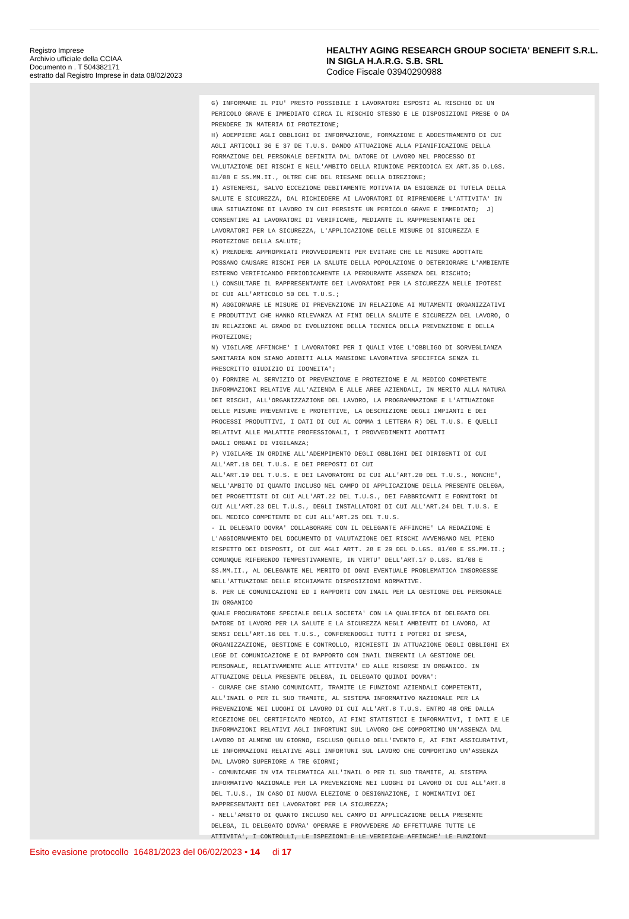Registro Imprese
Archivio ufficiale della CCIAA
Documento n . T 504382171
estratto dal Registro Imprese in data 08/02/2023
HEALTHY AGING RESEARCH GROUP SOCIETA' BENEFIT S.R.L. IN SIGLA H.A.R.G. S.B. SRL
Codice Fiscale 03940290988
G) INFORMARE IL PIU' PRESTO POSSIBILE I LAVORATORI ESPOSTI AL RISCHIO DI UN PERICOLO GRAVE E IMMEDIATO CIRCA IL RISCHIO STESSO E LE DISPOSIZIONI PRESE O DA PRENDERE IN MATERIA DI PROTEZIONE; H) ADEMPIERE AGLI OBBLIGHI DI INFORMAZIONE, FORMAZIONE E ADDESTRAMENTO DI CUI AGLI ARTICOLI 36 E 37 DE T.U.S. DANDO ATTUAZIONE ALLA PIANIFICAZIONE DELLA FORMAZIONE DEL PERSONALE DEFINITA DAL DATORE DI LAVORO NEL PROCESSO DI VALUTAZIONE DEI RISCHI E NELL'AMBITO DELLA RIUNIONE PERIODICA EX ART.35 D.LGS. 81/08 E SS.MM.II., OLTRE CHE DEL RIESAME DELLA DIREZIONE; I) ASTENERSI, SALVO ECCEZIONE DEBITAMENTE MOTIVATA DA ESIGENZE DI TUTELA DELLA SALUTE E SICUREZZA, DAL RICHIEDERE AI LAVORATORI DI RIPRENDERE L'ATTIVITA' IN UNA SITUAZIONE DI LAVORO IN CUI PERSISTE UN PERICOLO GRAVE E IMMEDIATO; J) CONSENTIRE AI LAVORATORI DI VERIFICARE, MEDIANTE IL RAPPRESENTANTE DEI LAVORATORI PER LA SICUREZZA, L'APPLICAZIONE DELLE MISURE DI SICUREZZA E PROTEZIONE DELLA SALUTE; K) PRENDERE APPROPRIATI PROVVEDIMENTI PER EVITARE CHE LE MISURE ADOTTATE POSSANO CAUSARE RISCHI PER LA SALUTE DELLA POPOLAZIONE O DETERIORARE L'AMBIENTE ESTERNO VERIFICANDO PERIODICAMENTE LA PERDURANTE ASSENZA DEL RISCHIO; L) CONSULTARE IL RAPPRESENTANTE DEI LAVORATORI PER LA SICUREZZA NELLE IPOTESI DI CUI ALL'ARTICOLO 50 DEL T.U.S.; M) AGGIORNARE LE MISURE DI PREVENZIONE IN RELAZIONE AI MUTAMENTI ORGANIZZATIVI E PRODUTTIVI CHE HANNO RILEVANZA AI FINI DELLA SALUTE E SICUREZZA DEL LAVORO, O IN RELAZIONE AL GRADO DI EVOLUZIONE DELLA TECNICA DELLA PREVENZIONE E DELLA PROTEZIONE; N) VIGILARE AFFINCHE' I LAVORATORI PER I QUALI VIGE L'OBBLIGO DI SORVEGLIANZA SANITARIA NON SIANO ADIBITI ALLA MANSIONE LAVORATIVA SPECIFICA SENZA IL PRESCRITTO GIUDIZIO DI IDONEITA'; O) FORNIRE AL SERVIZIO DI PREVENZIONE E PROTEZIONE E AL MEDICO COMPETENTE INFORMAZIONI RELATIVE ALL'AZIENDA E ALLE AREE AZIENDALI, IN MERITO ALLA NATURA DEI RISCHI, ALL'ORGANIZZAZIONE DEL LAVORO, LA PROGRAMMAZIONE E L'ATTUAZIONE DELLE MISURE PREVENTIVE E PROTETTIVE, LA DESCRIZIONE DEGLI IMPIANTI E DEI PROCESSI PRODUTTIVI, I DATI DI CUI AL COMMA 1 LETTERA R) DEL T.U.S. E QUELLI RELATIVI ALLE MALATTIE PROFESSIONALI, I PROVVEDIMENTI ADOTTATI DAGLI ORGANI DI VIGILANZA; P) VIGILARE IN ORDINE ALL'ADEMPIMENTO DEGLI OBBLIGHI DEI DIRIGENTI DI CUI ALL'ART.18 DEL T.U.S. E DEI PREPOSTI DI CUI ALL'ART.19 DEL T.U.S. E DEI LAVORATORI DI CUI ALL'ART.20 DEL T.U.S., NONCHE', NELL'AMBITO DI QUANTO INCLUSO NEL CAMPO DI APPLICAZIONE DELLA PRESENTE DELEGA, DEI PROGETTISTI DI CUI ALL'ART.22 DEL T.U.S., DEI FABBRICANTI E FORNITORI DI CUI ALL'ART.23 DEL T.U.S., DEGLI INSTALLATORI DI CUI ALL'ART.24 DEL T.U.S. E DEL MEDICO COMPETENTE DI CUI ALL'ART.25 DEL T.U.S. - IL DELEGATO DOVRA' COLLABORARE CON IL DELEGANTE AFFINCHE' LA REDAZIONE E L'AGGIORNAMENTO DEL DOCUMENTO DI VALUTAZIONE DEI RISCHI AVVENGANO NEL PIENO RISPETTO DEI DISPOSTI, DI CUI AGLI ARTT. 28 E 29 DEL D.LGS. 81/08 E SS.MM.II.; COMUNQUE RIFERENDO TEMPESTIVAMENTE, IN VIRTU' DELL'ART.17 D.LGS. 81/08 E SS.MM.II., AL DELEGANTE NEL MERITO DI OGNI EVENTUALE PROBLEMATICA INSORGESSE NELL'ATTUAZIONE DELLE RICHIAMATE DISPOSIZIONI NORMATIVE. B. PER LE COMUNICAZIONI ED I RAPPORTI CON INAIL PER LA GESTIONE DEL PERSONALE IN ORGANICO QUALE PROCURATORE SPECIALE DELLA SOCIETA' CON LA QUALIFICA DI DELEGATO DEL DATORE DI LAVORO PER LA SALUTE E LA SICUREZZA NEGLI AMBIENTI DI LAVORO, AI SENSI DELL'ART.16 DEL T.U.S., CONFERENDOGLI TUTTI I POTERI DI SPESA, ORGANIZZAZIONE, GESTIONE E CONTROLLO, RICHIESTI IN ATTUAZIONE DEGLI OBBLIGHI EX LEGE DI COMUNICAZIONE E DI RAPPORTO CON INAIL INERENTI LA GESTIONE DEL PERSONALE, RELATIVAMENTE ALLE ATTIVITA' ED ALLE RISORSE IN ORGANICO. IN ATTUAZIONE DELLA PRESENTE DELEGA, IL DELEGATO QUINDI DOVRA': - CURARE CHE SIANO COMUNICATI, TRAMITE LE FUNZIONI AZIENDALI COMPETENTI, ALL'INAIL O PER IL SUO TRAMITE, AL SISTEMA INFORMATIVO NAZIONALE PER LA PREVENZIONE NEI LUOGHI DI LAVORO DI CUI ALL'ART.8 T.U.S. ENTRO 48 ORE DALLA RICEZIONE DEL CERTIFICATO MEDICO, AI FINI STATISTICI E INFORMATIVI, I DATI E LE INFORMAZIONI RELATIVI AGLI INFORTUNI SUL LAVORO CHE COMPORTINO UN'ASSENZA DAL LAVORO DI ALMENO UN GIORNO, ESCLUSO QUELLO DELL'EVENTO E, AI FINI ASSICURATIVI, LE INFORMAZIONI RELATIVE AGLI INFORTUNI SUL LAVORO CHE COMPORTINO UN'ASSENZA DAL LAVORO SUPERIORE A TRE GIORNI; - COMUNICARE IN VIA TELEMATICA ALL'INAIL O PER IL SUO TRAMITE, AL SISTEMA INFORMATIVO NAZIONALE PER LA PREVENZIONE NEI LUOGHI DI LAVORO DI CUI ALL'ART.8 DEL T.U.S., IN CASO DI NUOVA ELEZIONE O DESIGNAZIONE, I NOMINATIVI DEI RAPPRESENTANTI DEI LAVORATORI PER LA SICUREZZA; - NELL'AMBITO DI QUANTO INCLUSO NEL CAMPO DI APPLICAZIONE DELLA PRESENTE DELEGA, IL DELEGATO DOVRA' OPERARE E PROVVEDERE AD EFFETTUARE TUTTE LE ATTIVITA', I CONTROLLI, LE ISPEZIONI E LE VERIFICHE AFFINCHE' LE FUNZIONI
Esito evasione protocollo 16481/2023 del 06/02/2023 • 14 di 17